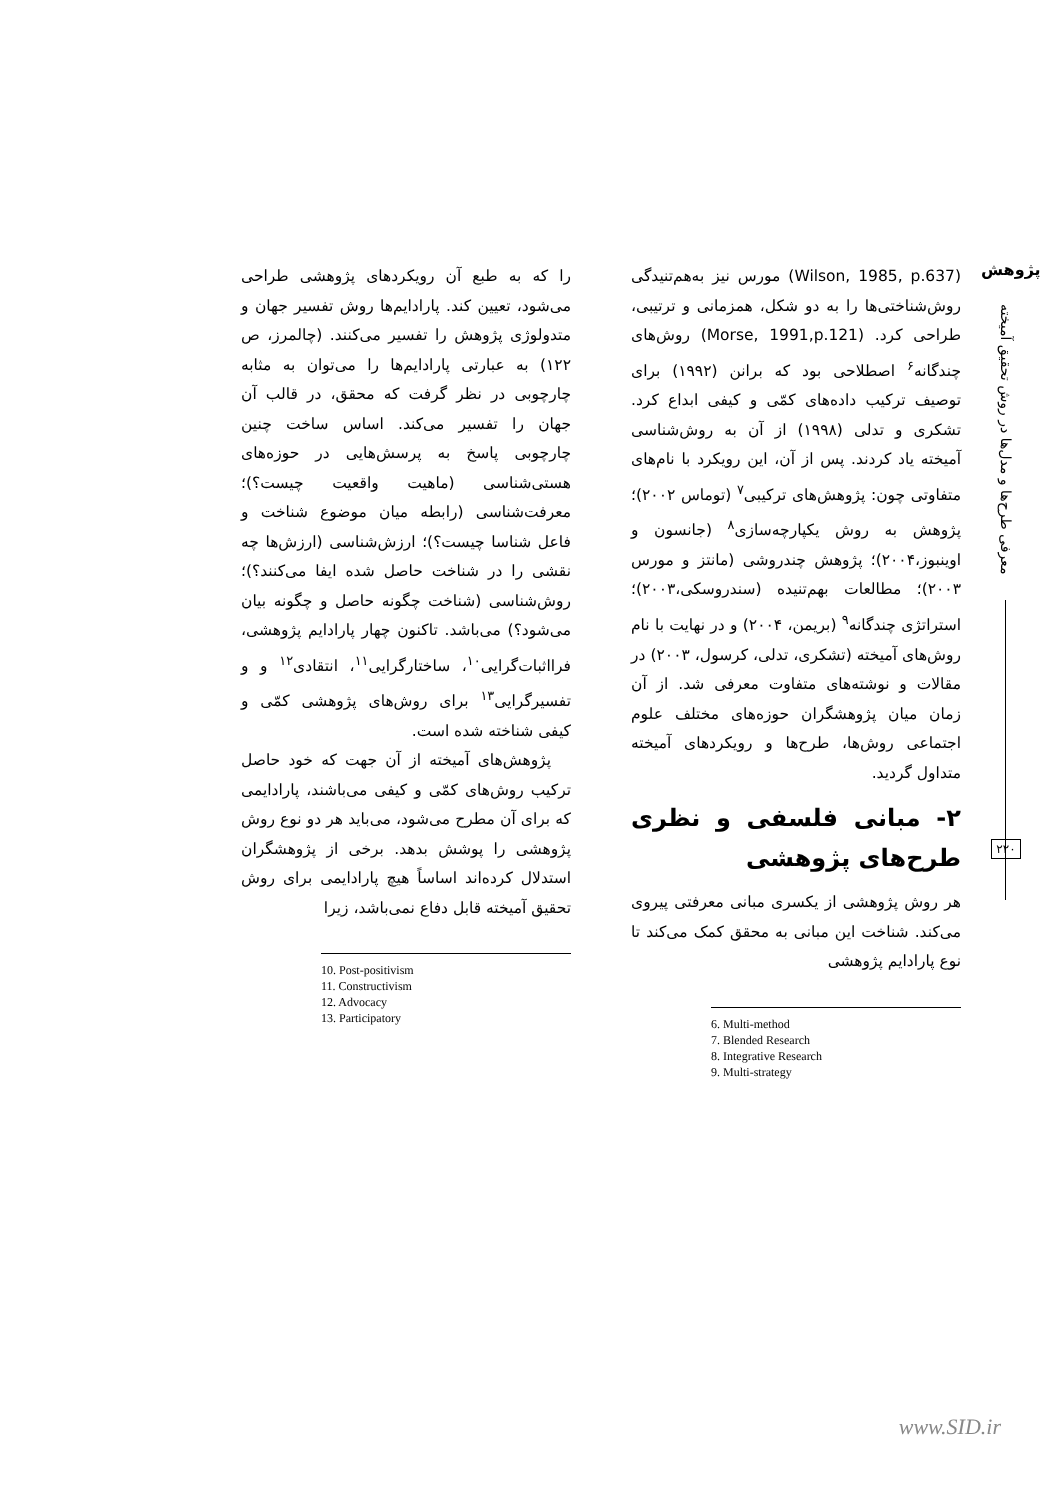پژوهش
معرفی طرح‌ها و مدل‌ها در روش تحقیق آمیخته
۲۲۰
(Wilson, 1985, p.637) مورس نیز به‌هم‌تنیدگی روش‌شناختی‌ها را به دو شکل، همزمانی و ترتیبی، طراحی کرد. (Morse, 1991,p.121) روش‌های چندگانه<sup>۶</sup> اصطلاحی بود که برانن (۱۹۹۲) برای توصیف ترکیب داده‌های کمّی و کیفی ابداع کرد. تشکری و تدلی (۱۹۹۸) از آن به روش‌شناسی آمیخته یاد کردند. پس از آن، این رویکرد با نام‌های متفاوتی چون: پژوهش‌های ترکیبی<sup>۷</sup> (توماس ۲۰۰۲)؛ پژوهش به روش یکپارچه‌سازی<sup>۸</sup> (جانسون و اوینبوز،۲۰۰۴)؛ پژوهش چندروشی (مانتز و مورس ۲۰۰۳)؛ مطالعات بهم‌تنیده (سندروسکی،۲۰۰۳)؛ استراتژی چندگانه<sup>۹</sup> (بریمن، ۲۰۰۴) و در نهایت با نام روش‌های آمیخته (تشکری، تدلی، کرسول، ۲۰۰۳) در مقالات و نوشته‌های متفاوت معرفی شد. از آن زمان میان پژوهشگران حوزه‌های مختلف علوم اجتماعی روش‌ها، طرح‌ها و رویکردهای آمیخته متداول گردید.
۲- مبانی فلسفی و نظری طرح‌های پژوهشی
هر روش پژوهشی از یکسری مبانی معرفتی پیروی می‌کند. شناخت این مبانی به محقق کمک می‌کند تا نوع پارادایم پژوهشی
6. Multi-method
7. Blended Research
8. Integrative Research
9. Multi-strategy
را که به طبع آن رویکردهای پژوهشی طراحی می‌شود، تعیین کند. پارادایم‌ها روش تفسیر جهان و متدولوژی پژوهش را تفسیر می‌کنند. (چالمرز، ص ۱۲۲) به عبارتی پارادایم‌ها را می‌توان به مثابه چارچوبی در نظر گرفت که محقق، در قالب آن جهان را تفسیر می‌کند. اساس ساخت چنین چارچوبی پاسخ به پرسش‌هایی در حوزه‌های هستی‌شناسی (ماهیت واقعیت چیست؟)؛ معرفت‌شناسی (رابطه میان موضوع شناخت و فاعل شناسا چیست؟)؛ ارزش‌شناسی (ارزش‌ها چه نقشی را در شناخت حاصل شده ایفا می‌کنند؟)؛ روش‌شناسی (شناخت چگونه حاصل و چگونه بیان می‌شود؟) می‌باشد. تاکنون چهار پارادایم پژوهشی، فرااثبات‌گرایی<sup>۱۰</sup>، ساختارگرایی<sup>۱۱</sup>، انتقادی<sup>۱۲</sup> و و تفسیرگرایی<sup>۱۳</sup> برای روش‌های پژوهشی کمّی و کیفی شناخته شده است.
پژوهش‌های آمیخته از آن جهت که خود حاصل ترکیب روش‌های کمّی و کیفی می‌باشند، پارادایمی که برای آن مطرح می‌شود، می‌باید هر دو نوع روش پژوهشی را پوشش بدهد. برخی از پژوهشگران استدلال کرده‌اند اساساً هیچ پارادایمی برای روش تحقیق آمیخته قابل دفاع نمی‌باشد، زیرا
10. Post-positivism
11. Constructivism
12. Advocacy
13. Participatory
www.SID.ir